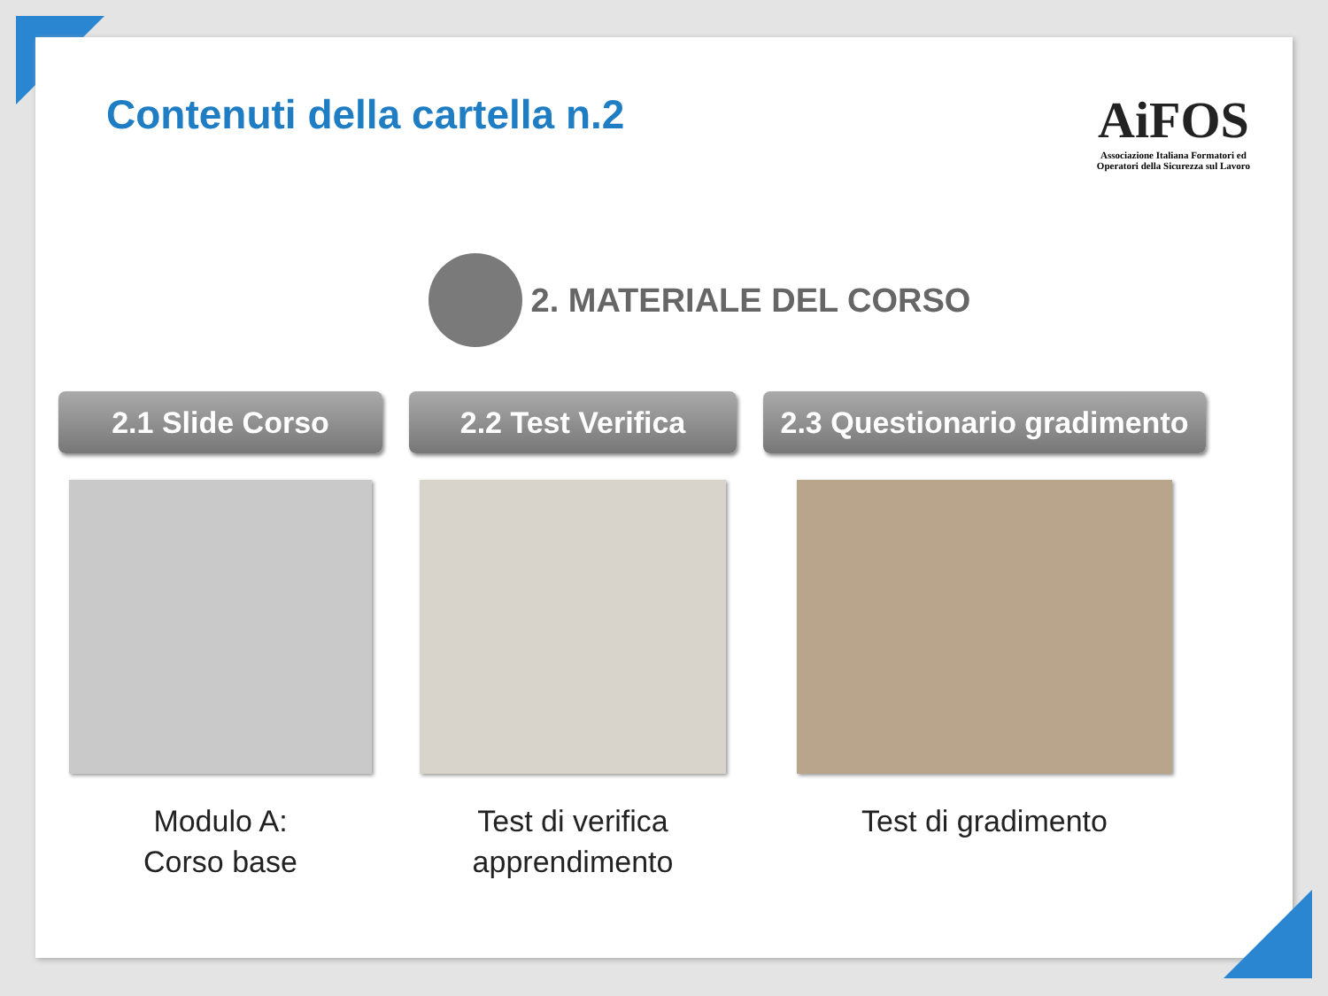Contenuti della cartella n.2
AiFOS
Associazione Italiana Formatori ed
Operatori della Sicurezza sul Lavoro
2. MATERIALE DEL CORSO
2.1 Slide Corso
Modulo A:
Corso base
2.2 Test Verifica
Test di verifica
apprendimento
2.3 Questionario gradimento
Test di gradimento